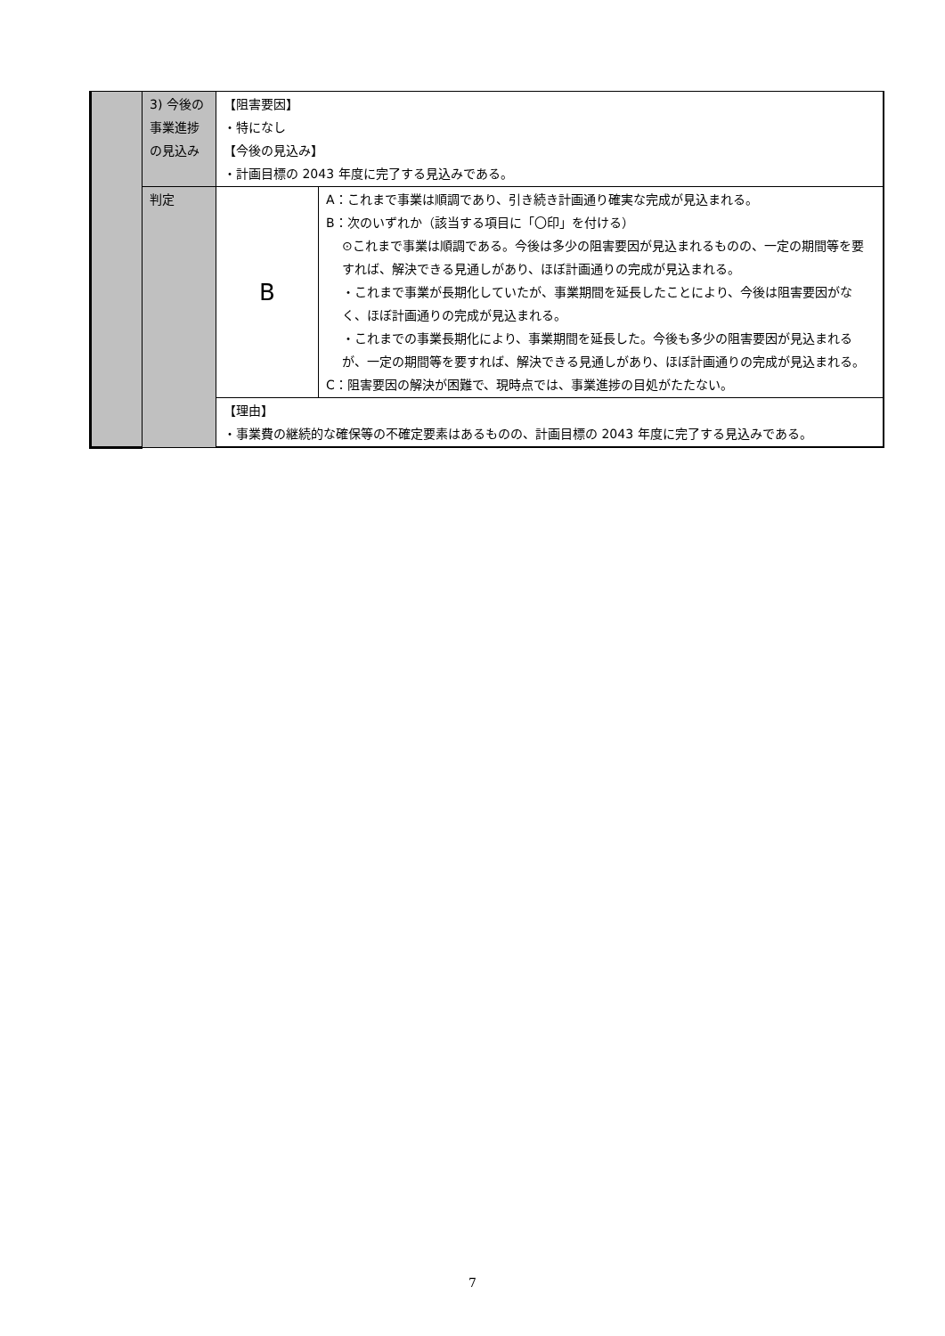| | 3) 今後の事業進捗の見込み | 【阻害要因】 ・特になし 【今後の見込み】 ・計画目標の 2043 年度に完了する見込みである。 | |
| | 判定 | B | A：これまで事業は順調であり、引き続き計画通り確実な完成が見込まれる。 B：次のいずれか（該当する項目に「〇印」を付ける） ⊙これまで事業は順調である。今後は多少の阻害要因が見込まれるものの、一定の期間等を要すれば、解決できる見通しがあり、ほぼ計画通りの完成が見込まれる。 ・これまで事業が長期化していたが、事業期間を延長したことにより、今後は阻害要因がなく、ほぼ計画通りの完成が見込まれる。 ・これまでの事業長期化により、事業期間を延長した。今後も多少の阻害要因が見込まれるが、一定の期間等を要すれば、解決できる見通しがあり、ほぼ計画通りの完成が見込まれる。 C：阻害要因の解決が困難で、現時点では、事業進捗の目処がたたない。 |
| | | 【理由】 ・事業費の継続的な確保等の不確定要素はあるものの、計画目標の 2043 年度に完了する見込みである。 | |
7